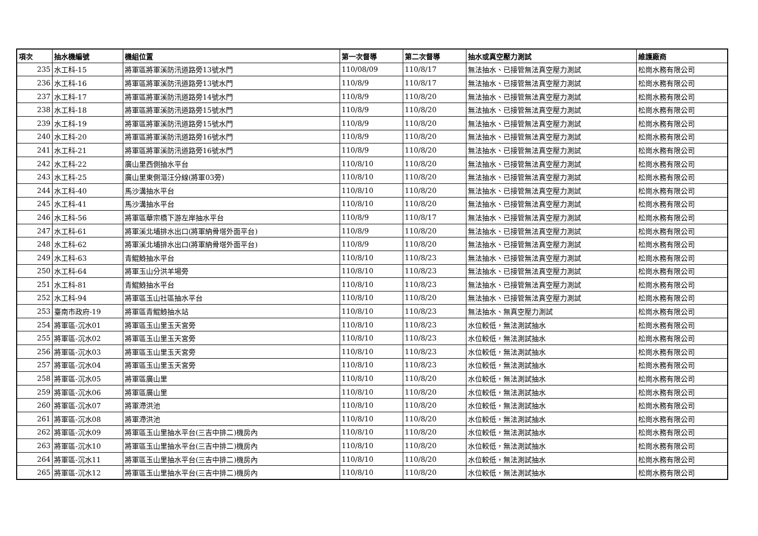| 項次 | 抽水機編號 | 機組位置 | 第一次督導 | 第二次督導 | 抽水或真空壓力測試 | 維護廠商 |
| --- | --- | --- | --- | --- | --- | --- |
| 235 | 水工科-15 | 將軍區將軍溪防汛道路旁13號水門 | 110/08/09 | 110/8/17 | 無法抽水、已接管無法真空壓力測試 | 松崗水務有限公司 |
| 236 | 水工科-16 | 將軍區將軍溪防汛道路旁13號水門 | 110/8/9 | 110/8/17 | 無法抽水、已接管無法真空壓力測試 | 松崗水務有限公司 |
| 237 | 水工科-17 | 將軍區將軍溪防汛道路旁14號水門 | 110/8/9 | 110/8/20 | 無法抽水、已接管無法真空壓力測試 | 松崗水務有限公司 |
| 238 | 水工科-18 | 將軍區將軍溪防汛道路旁15號水門 | 110/8/9 | 110/8/20 | 無法抽水、已接管無法真空壓力測試 | 松崗水務有限公司 |
| 239 | 水工科-19 | 將軍區將軍溪防汛道路旁15號水門 | 110/8/9 | 110/8/20 | 無法抽水、已接管無法真空壓力測試 | 松崗水務有限公司 |
| 240 | 水工科-20 | 將軍區將軍溪防汛道路旁16號水門 | 110/8/9 | 110/8/20 | 無法抽水、已接管無法真空壓力測試 | 松崗水務有限公司 |
| 241 | 水工科-21 | 將軍區將軍溪防汛道路旁16號水門 | 110/8/9 | 110/8/20 | 無法抽水、已接管無法真空壓力測試 | 松崗水務有限公司 |
| 242 | 水工科-22 | 廣山里西側抽水平台 | 110/8/10 | 110/8/20 | 無法抽水、已接管無法真空壓力測試 | 松崗水務有限公司 |
| 243 | 水工科-25 | 廣山里東側漚汪分線(將軍03旁) | 110/8/10 | 110/8/20 | 無法抽水、已接管無法真空壓力測試 | 松崗水務有限公司 |
| 244 | 水工科-40 | 馬沙溝抽水平台 | 110/8/10 | 110/8/20 | 無法抽水、已接管無法真空壓力測試 | 松崗水務有限公司 |
| 245 | 水工科-41 | 馬沙溝抽水平台 | 110/8/10 | 110/8/20 | 無法抽水、已接管無法真空壓力測試 | 松崗水務有限公司 |
| 246 | 水工科-56 | 將軍區華宗橋下游左岸抽水平台 | 110/8/9 | 110/8/17 | 無法抽水、已接管無法真空壓力測試 | 松崗水務有限公司 |
| 247 | 水工科-61 | 將軍溪北埔排水出口(將軍納骨塔外面平台) | 110/8/9 | 110/8/20 | 無法抽水、已接管無法真空壓力測試 | 松崗水務有限公司 |
| 248 | 水工科-62 | 將軍溪北埔排水出口(將軍納骨塔外面平台) | 110/8/9 | 110/8/20 | 無法抽水、已接管無法真空壓力測試 | 松崗水務有限公司 |
| 249 | 水工科-63 | 青鯤鯓抽水平台 | 110/8/10 | 110/8/23 | 無法抽水、已接管無法真空壓力測試 | 松崗水務有限公司 |
| 250 | 水工科-64 | 將軍玉山分洪羊場旁 | 110/8/10 | 110/8/23 | 無法抽水、已接管無法真空壓力測試 | 松崗水務有限公司 |
| 251 | 水工科-81 | 青鯤鯓抽水平台 | 110/8/10 | 110/8/23 | 無法抽水、已接管無法真空壓力測試 | 松崗水務有限公司 |
| 252 | 水工科-94 | 將軍區玉山社區抽水平台 | 110/8/10 | 110/8/20 | 無法抽水、已接管無法真空壓力測試 | 松崗水務有限公司 |
| 253 | 臺南市政府-19 | 將軍區青鯤鯓抽水站 | 110/8/10 | 110/8/23 | 無法抽水、無真空壓力測試 | 松崗水務有限公司 |
| 254 | 將軍區-沉水01 | 將軍區玉山里玉天宮旁 | 110/8/10 | 110/8/23 | 水位較低，無法測試抽水 | 松崗水務有限公司 |
| 255 | 將軍區-沉水02 | 將軍區玉山里玉天宮旁 | 110/8/10 | 110/8/23 | 水位較低，無法測試抽水 | 松崗水務有限公司 |
| 256 | 將軍區-沉水03 | 將軍區玉山里玉天宮旁 | 110/8/10 | 110/8/23 | 水位較低，無法測試抽水 | 松崗水務有限公司 |
| 257 | 將軍區-沉水04 | 將軍區玉山里玉天宮旁 | 110/8/10 | 110/8/23 | 水位較低，無法測試抽水 | 松崗水務有限公司 |
| 258 | 將軍區-沉水05 | 將軍區廣山里 | 110/8/10 | 110/8/20 | 水位較低，無法測試抽水 | 松崗水務有限公司 |
| 259 | 將軍區-沉水06 | 將軍區廣山里 | 110/8/10 | 110/8/20 | 水位較低，無法測試抽水 | 松崗水務有限公司 |
| 260 | 將軍區-沉水07 | 將軍滯洪池 | 110/8/10 | 110/8/20 | 水位較低，無法測試抽水 | 松崗水務有限公司 |
| 261 | 將軍區-沉水08 | 將軍滯洪池 | 110/8/10 | 110/8/20 | 水位較低，無法測試抽水 | 松崗水務有限公司 |
| 262 | 將軍區-沉水09 | 將軍區玉山里抽水平台(三吉中排二)機房內 | 110/8/10 | 110/8/20 | 水位較低，無法測試抽水 | 松崗水務有限公司 |
| 263 | 將軍區-沉水10 | 將軍區玉山里抽水平台(三吉中排二)機房內 | 110/8/10 | 110/8/20 | 水位較低，無法測試抽水 | 松崗水務有限公司 |
| 264 | 將軍區-沉水11 | 將軍區玉山里抽水平台(三吉中排二)機房內 | 110/8/10 | 110/8/20 | 水位較低，無法測試抽水 | 松崗水務有限公司 |
| 265 | 將軍區-沉水12 | 將軍區玉山里抽水平台(三吉中排二)機房內 | 110/8/10 | 110/8/20 | 水位較低，無法測試抽水 | 松崗水務有限公司 |